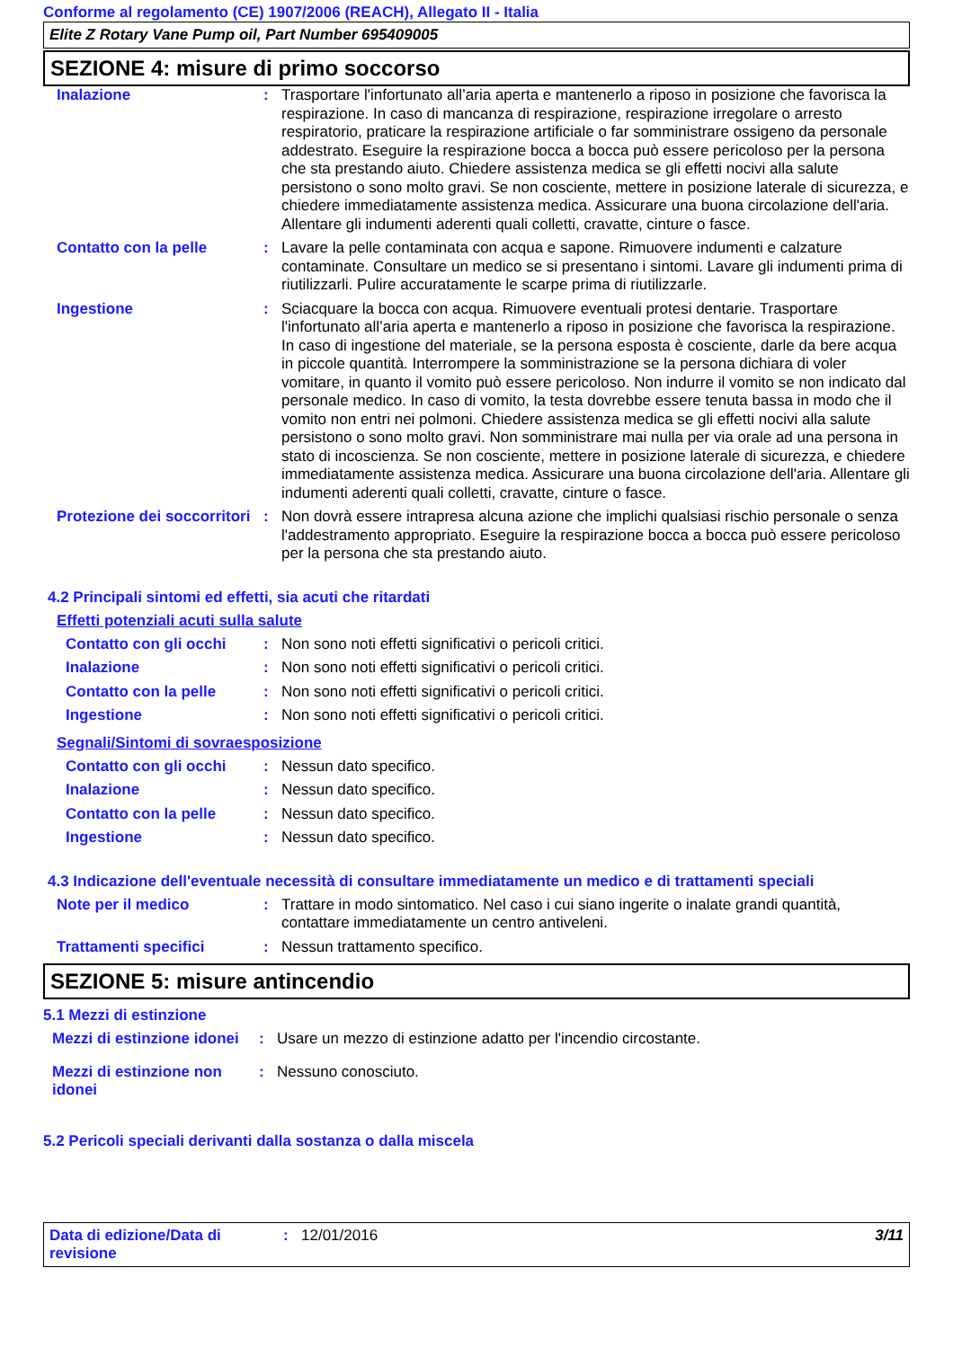Conforme al regolamento (CE) 1907/2006 (REACH), Allegato II - Italia
Elite Z Rotary Vane Pump oil, Part Number 695409005
SEZIONE 4: misure di primo soccorso
| Inalazione | : | Trasportare l'infortunato all’aria aperta e mantenerlo a riposo in posizione che favorisca la respirazione. In caso di mancanza di respirazione, respirazione irregolare o arresto respiratorio, praticare la respirazione artificiale o far somministrare ossigeno da personale addestrato. Eseguire la respirazione bocca a bocca può essere pericoloso per la persona che sta prestando aiuto. Chiedere assistenza medica se gli effetti nocivi alla salute persistono o sono molto gravi. Se non cosciente, mettere in posizione laterale di sicurezza, e chiedere immediatamente assistenza medica. Assicurare una buona circolazione dell'aria. Allentare gli indumenti aderenti quali colletti, cravatte, cinture o fasce. |
| Contatto con la pelle | : | Lavare la pelle contaminata con acqua e sapone. Rimuovere indumenti e calzature contaminate. Consultare un medico se si presentano i sintomi. Lavare gli indumenti prima di riutilizzarli. Pulire accuratamente le scarpe prima di riutilizzarle. |
| Ingestione | : | Sciacquare la bocca con acqua. Rimuovere eventuali protesi dentarie. Trasportare l'infortunato all’aria aperta e mantenerlo a riposo in posizione che favorisca la respirazione. In caso di ingestione del materiale, se la persona esposta è cosciente, darle da bere acqua in piccole quantità. Interrompere la somministrazione se la persona dichiara di voler vomitare, in quanto il vomito può essere pericoloso. Non indurre il vomito se non indicato dal personale medico. In caso di vomito, la testa dovrebbe essere tenuta bassa in modo che il vomito non entri nei polmoni. Chiedere assistenza medica se gli effetti nocivi alla salute persistono o sono molto gravi. Non somministrare mai nulla per via orale ad una persona in stato di incoscienza. Se non cosciente, mettere in posizione laterale di sicurezza, e chiedere immediatamente assistenza medica. Assicurare una buona circolazione dell'aria. Allentare gli indumenti aderenti quali colletti, cravatte, cinture o fasce. |
| Protezione dei soccorritori | : | Non dovrà essere intrapresa alcuna azione che implichi qualsiasi rischio personale o senza l'addestramento appropriato. Eseguire la respirazione bocca a bocca può essere pericoloso per la persona che sta prestando aiuto. |
4.2 Principali sintomi ed effetti, sia acuti che ritardati
Effetti potenziali acuti sulla salute
| Contatto con gli occhi | : | Non sono noti effetti significativi o pericoli critici. |
| Inalazione | : | Non sono noti effetti significativi o pericoli critici. |
| Contatto con la pelle | : | Non sono noti effetti significativi o pericoli critici. |
| Ingestione | : | Non sono noti effetti significativi o pericoli critici. |
Segnali/Sintomi di sovraesposizione
| Contatto con gli occhi | : | Nessun dato specifico. |
| Inalazione | : | Nessun dato specifico. |
| Contatto con la pelle | : | Nessun dato specifico. |
| Ingestione | : | Nessun dato specifico. |
4.3 Indicazione dell'eventuale necessità di consultare immediatamente un medico e di trattamenti speciali
| Note per il medico | : | Trattare in modo sintomatico. Nel caso i cui siano ingerite o inalate grandi quantità, contattare immediatamente un centro antiveleni. |
| Trattamenti specifici | : | Nessun trattamento specifico. |
SEZIONE 5: misure antincendio
5.1 Mezzi di estinzione
| Mezzi di estinzione idonei | : | Usare un mezzo di estinzione adatto per l'incendio circostante. |
| Mezzi di estinzione non idonei | : | Nessuno conosciuto. |
5.2 Pericoli speciali derivanti dalla sostanza o dalla miscela
Data di edizione/Data di revisione
: 12/01/2016 3/11